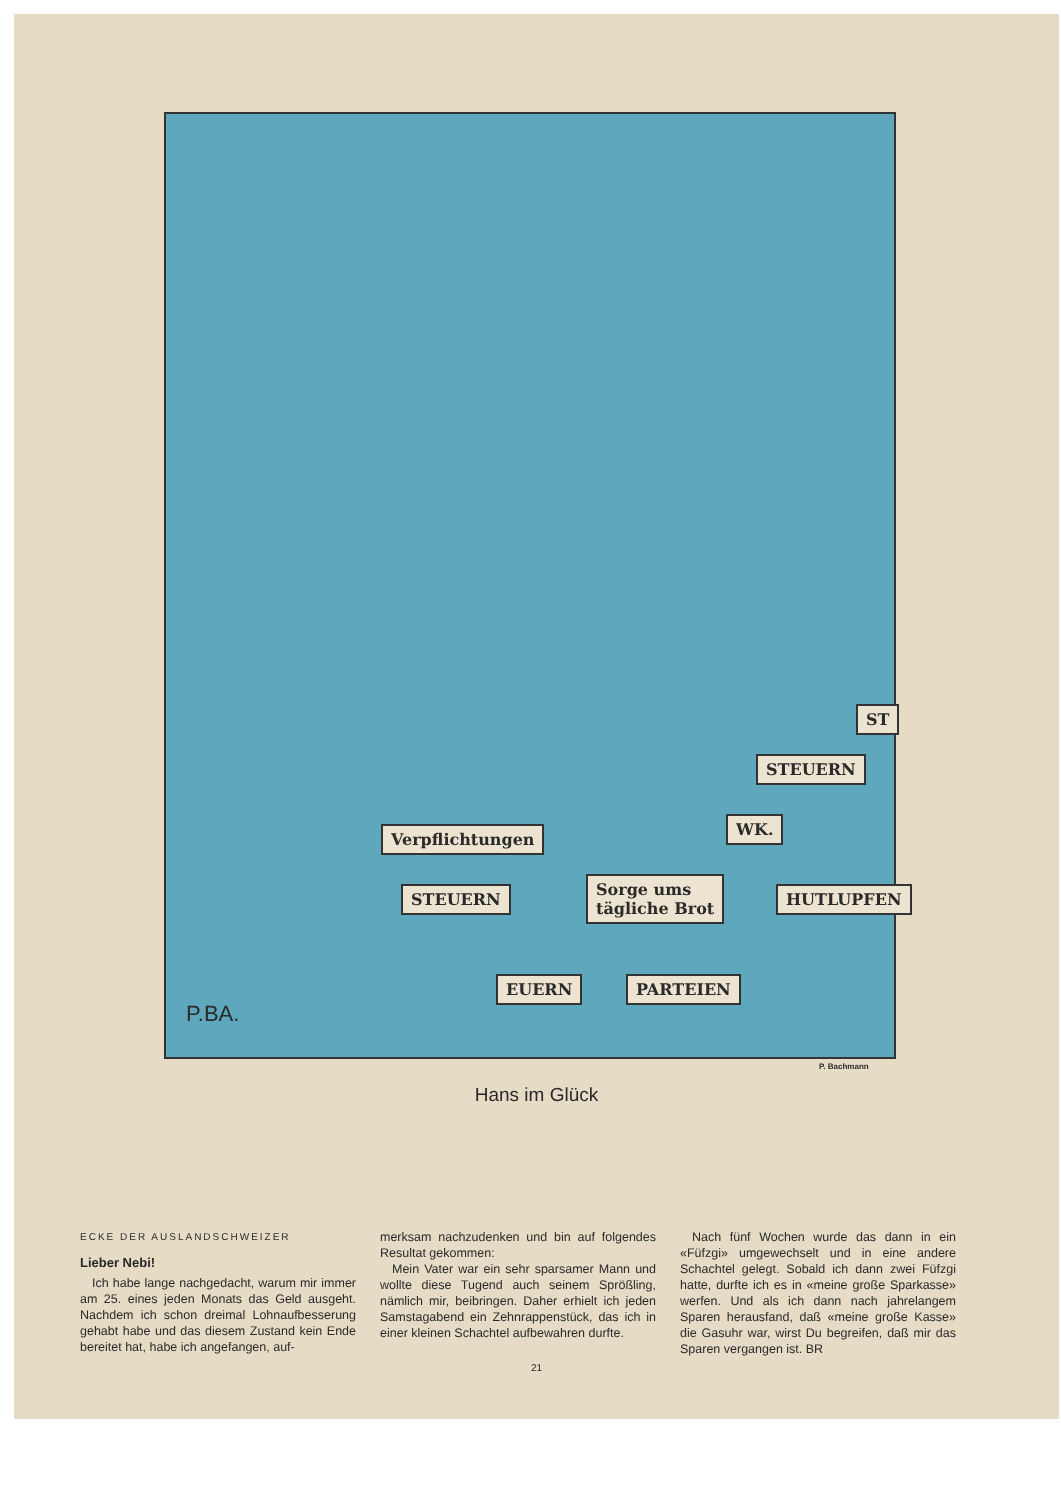Verpflichtungen
STEUERN
Sorge ums
tägliche Brot
WK.
STEUERN
HUTLUPFEN
PARTEIEN
EUERN
ST
P.BA.
P. Bachmann
Hans im Glück
ECKE DER AUSLANDSCHWEIZER
Lieber Nebi!
Ich habe lange nachgedacht, warum mir immer am 25. eines jeden Monats das Geld ausgeht. Nachdem ich schon dreimal Lohnaufbesserung gehabt habe und das diesem Zustand kein Ende bereitet hat, habe ich angefangen, auf-
merksam nachzudenken und bin auf folgendes Resultat gekommen:
Mein Vater war ein sehr sparsamer Mann und wollte diese Tugend auch seinem Sprößling, nämlich mir, beibringen. Daher erhielt ich jeden Samstagabend ein Zehnrappenstück, das ich in einer kleinen Schachtel aufbewahren durfte.
Nach fünf Wochen wurde das dann in ein «Füfzgi» umgewechselt und in eine andere Schachtel gelegt. Sobald ich dann zwei Füfzgi hatte, durfte ich es in «meine große Sparkasse» werfen. Und als ich dann nach jahrelangem Sparen herausfand, daß «meine große Kasse» die Gasuhr war, wirst Du begreifen, daß mir das Sparen vergangen ist. BR
21